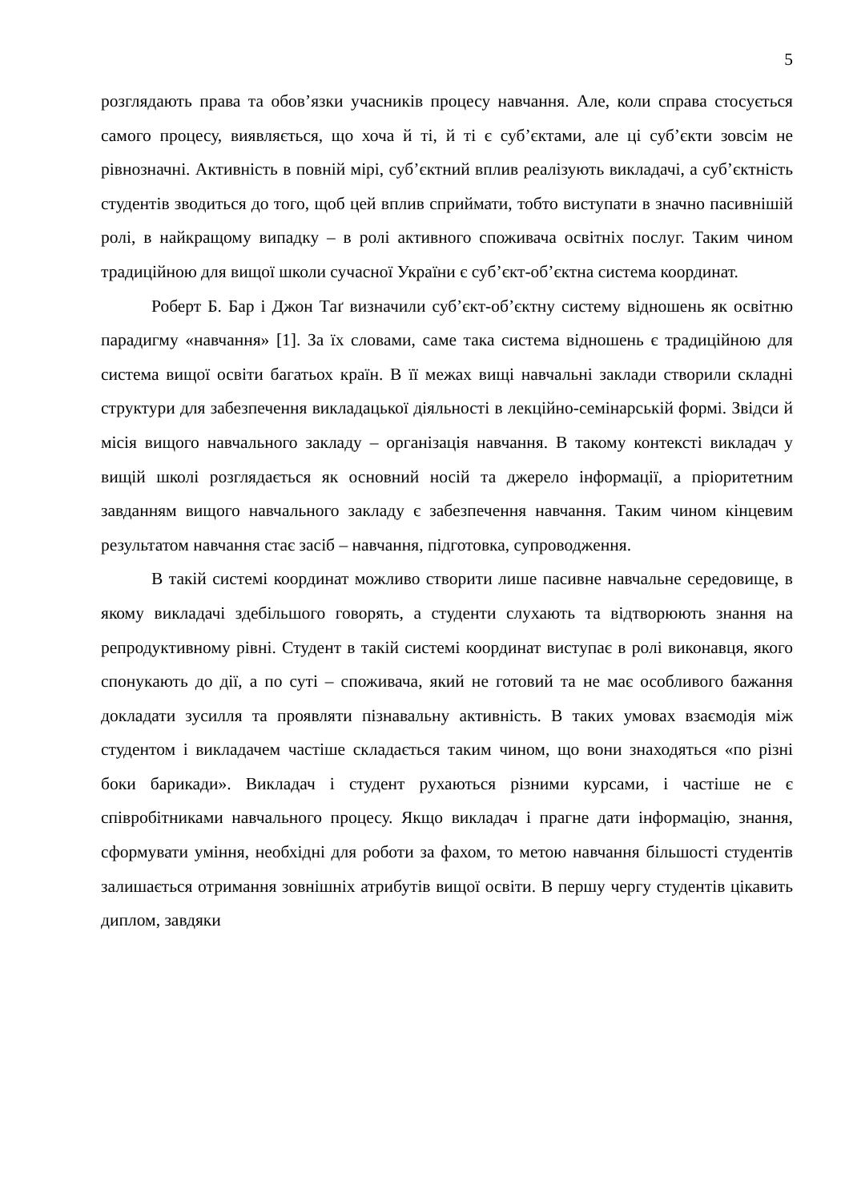5
розглядають права та обов’язки учасників процесу навчання. Але, коли справа стосується самого процесу, виявляється, що хоча й ті, й ті є суб’єктами, але ці суб’єкти зовсім не рівнозначні. Активність в повній мірі, суб’єктний вплив реалізують викладачі, а суб’єктність студентів зводиться до того, щоб цей вплив сприймати, тобто виступати в значно пасивнішій ролі, в найкращому випадку – в ролі активного споживача освітніх послуг. Таким чином традиційною для вищої школи сучасної України є суб’єкт-об’єктна система координат.
Роберт Б. Бар і Джон Таґ визначили суб’єкт-об’єктну систему відношень як освітню парадигму «навчання» [1]. За їх словами, саме така система відношень є традиційною для система вищої освіти багатьох країн. В її межах вищі навчальні заклади створили складні структури для забезпечення викладацької діяльності в лекційно-семінарській формі. Звідси й місія вищого навчального закладу – організація навчання. В такому контексті викладач у вищій школі розглядається як основний носій та джерело інформації, а пріоритетним завданням вищого навчального закладу є забезпечення навчання. Таким чином кінцевим результатом навчання стає засіб – навчання, підготовка, супроводження.
В такій системі координат можливо створити лише пасивне навчальне середовище, в якому викладачі здебільшого говорять, а студенти слухають та відтворюють знання на репродуктивному рівні. Студент в такій системі координат виступає в ролі виконавця, якого спонукають до дії, а по суті – споживача, який не готовий та не має особливого бажання докладати зусилля та проявляти пізнавальну активність. В таких умовах взаємодія між студентом і викладачем частіше складається таким чином, що вони знаходяться «по різні боки барикади». Викладач і студент рухаються різними курсами, і частіше не є співробітниками навчального процесу. Якщо викладач і прагне дати інформацію, знання, сформувати уміння, необхідні для роботи за фахом, то метою навчання більшості студентів залишається отримання зовнішніх атрибутів вищої освіти. В першу чергу студентів цікавить диплом, завдяки